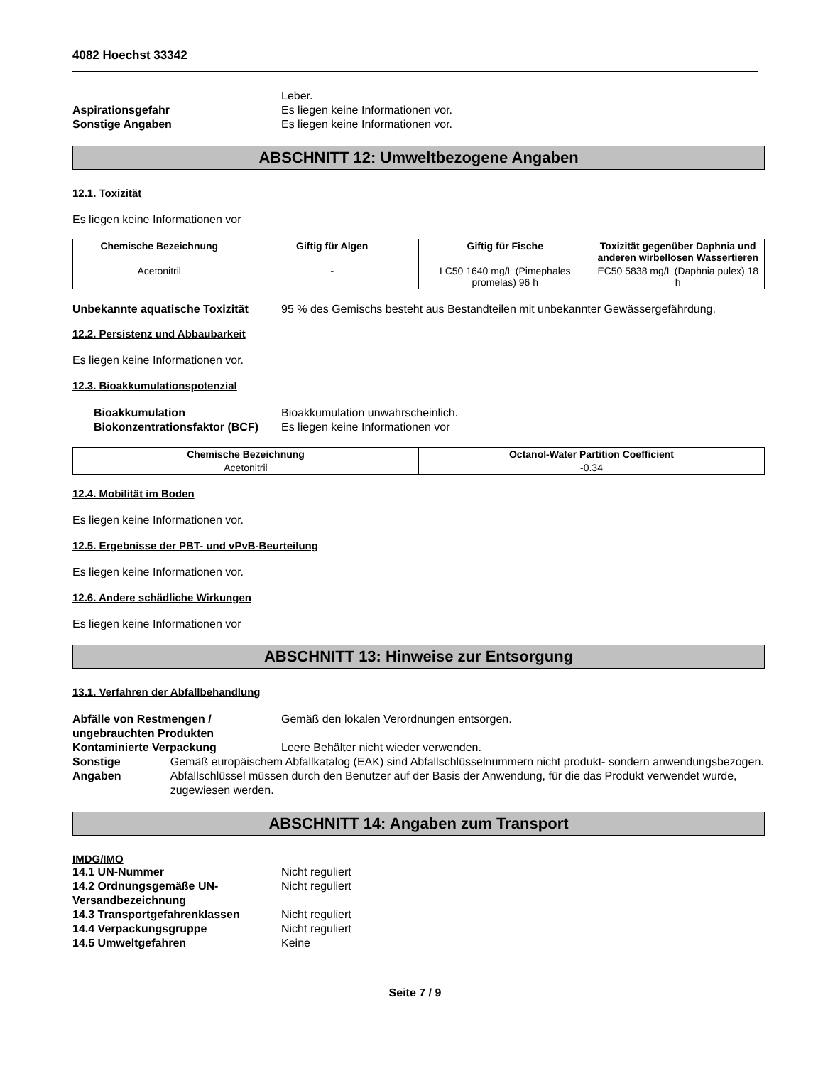4082 Hoechst 33342
Leber.
Aspirationsgefahr Es liegen keine Informationen vor.
Sonstige Angaben Es liegen keine Informationen vor.
ABSCHNITT 12: Umweltbezogene Angaben
12.1. Toxizität
Es liegen keine Informationen vor
| Chemische Bezeichnung | Giftig für Algen | Giftig für Fische | Toxizität gegenüber Daphnia und anderen wirbellosen Wassertieren |
| --- | --- | --- | --- |
| Acetonitril | - | LC50 1640 mg/L (Pimephales promelas) 96 h | EC50 5838 mg/L (Daphnia pulex) 18 h |
Unbekannte aquatische Toxizität
95 % des Gemischs besteht aus Bestandteilen mit unbekannter Gewässergefährdung.
12.2. Persistenz und Abbaubarkeit
Es liegen keine Informationen vor.
12.3. Bioakkumulationspotenzial
Bioakkumulation Bioakkumulation unwahrscheinlich.
Biokonzentrationsfaktor (BCF)
Es liegen keine Informationen vor
| Chemische Bezeichnung | Octanol-Water Partition Coefficient |
| --- | --- |
| Acetonitril | -0.34 |
12.4. Mobilität im Boden
Es liegen keine Informationen vor.
12.5. Ergebnisse der PBT- und vPvB-Beurteilung
Es liegen keine Informationen vor.
12.6. Andere schädliche Wirkungen
Es liegen keine Informationen vor
ABSCHNITT 13: Hinweise zur Entsorgung
13.1. Verfahren der Abfallbehandlung
Abfälle von Restmengen / ungebrauchten Produkten
Gemäß den lokalen Verordnungen entsorgen.
Kontaminierte Verpackung Leere Behälter nicht wieder verwenden.
Sonstige Angaben Gemäß europäischem Abfallkatalog (EAK) sind Abfallschlüsselnummern nicht produkt- sondern anwendungsbezogen. Abfallschlüssel müssen durch den Benutzer auf der Basis der Anwendung, für die das Produkt verwendet wurde, zugewiesen werden.
ABSCHNITT 14: Angaben zum Transport
IMDG/IMO
14.1 UN-Nummer Nicht reguliert
14.2 Ordnungsgemäße UN-Versandbezeichnung
Nicht reguliert
14.3 Transportgefahrenklassen Nicht reguliert
14.4 Verpackungsgruppe Nicht reguliert
14.5 Umweltgefahren Keine
Seite 7 / 9